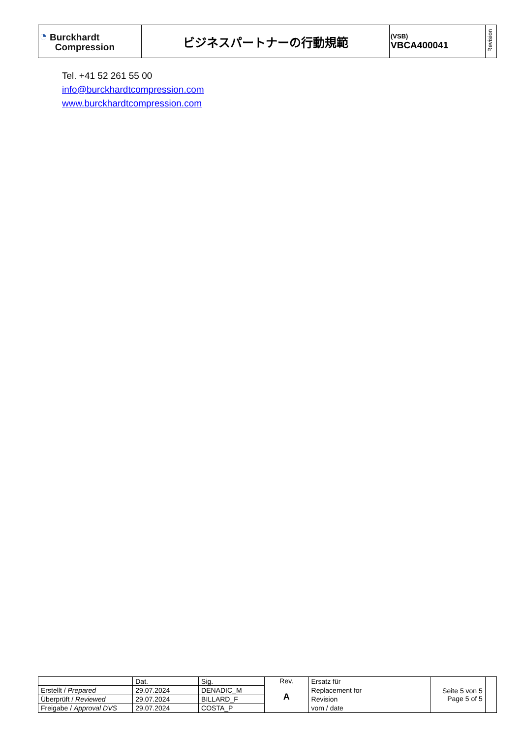| ◔ Burckhardt Compression | ビジネスパートナーの行動規範 | (VSB) VBCA400041 | Revision |
Tel. +41 52 261 55 00
info@burckhardtcompression.com
www.burckhardtcompression.com
| | Dat. | Sig. | Rev. A | Ersatz für Replacement for Revision vom / date | Seite 5 von 5 Page 5 of 5 | |
| Erstellt / Prepared | 29.07.2024 | DENADIC_M | | | | |
| Überprüft / Reviewed | 29.07.2024 | BILLARD_F | | | | |
| Freigabe / Approval DVS | 29.07.2024 | COSTA_P | | | | |